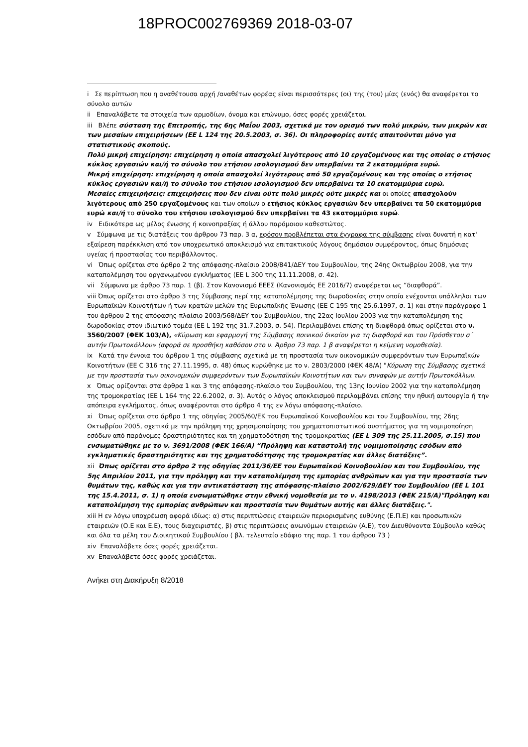18PROC002769369 2018-03-07
i Σε περίπτωση που η αναθέτουσα αρχή /αναθέτων φορέας είναι περισσότερες (οι) της (του) μίας (ενός) θα αναφέρεται το σύνολο αυτών
ii Επαναλάβετε τα στοιχεία των αρμοδίων, όνομα και επώνυμο, όσες φορές χρειάζεται.
iii Βλέπε σύσταση της Επιτροπής, της 6ης Μαΐου 2003, σχετικά με τον ορισμό των πολύ μικρών, των μικρών και των μεσαίων επιχειρήσεων (ΕΕ L 124 της 20.5.2003, σ. 36). Οι πληροφορίες αυτές απαιτούνται μόνο για στατιστικούς σκοπούς.
Πολύ μικρή επιχείρηση: επιχείρηση η οποία απασχολεί λιγότερους από 10 εργαζομένους και της οποίας ο ετήσιος κύκλος εργασιών και/ή το σύνολο του ετήσιου ισολογισμού δεν υπερβαίνει τα 2 εκατομμύρια ευρώ.
Μικρή επιχείρηση: επιχείρηση η οποία απασχολεί λιγότερους από 50 εργαζομένους και της οποίας ο ετήσιος κύκλος εργασιών και/ή το σύνολο του ετήσιου ισολογισμού δεν υπερβαίνει τα 10 εκατομμύρια ευρώ.
Μεσαίες επιχειρήσεις: επιχειρήσεις που δεν είναι ούτε πολύ μικρές ούτε μικρές και οι οποίες απασχολούν λιγότερους από 250 εργαζομένους και των οποίων ο ετήσιος κύκλος εργασιών δεν υπερβαίνει τα 50 εκατομμύρια ευρώ και/ή το σύνολο του ετήσιου ισολογισμού δεν υπερβαίνει τα 43 εκατομμύρια ευρώ.
iv Ειδικότερα ως μέλος ένωσης ή κοινοπραξίας ή άλλου παρόμοιου καθεστώτος.
v Σύμφωνα με τις διατάξεις του άρθρου 73 παρ. 3 α, εφόσον προβλέπεται στα έγγραφα της σύμβασης είναι δυνατή η κατ' εξαίρεση παρέκκλιση από τον υποχρεωτικό αποκλεισμό για επιτακτικούς λόγους δημόσιου συμφέροντος, όπως δημόσιας υγείας ή προστασίας του περιβάλλοντος.
vi Όπως ορίζεται στο άρθρο 2 της απόφασης-πλαίσιο 2008/841/ΔΕΥ του Συμβουλίου, της 24ης Οκτωβρίου 2008, για την καταπολέμηση του οργανωμένου εγκλήματος (ΕΕ L 300 της 11.11.2008, σ. 42).
vii Σύμφωνα με άρθρο 73 παρ. 1 (β). Στον Κανονισμό ΕΕΕΣ (Κανονισμός ΕΕ 2016/7) αναφέρεται ως “διαφθορά”.
viii Όπως ορίζεται στο άρθρο 3 της Σύμβασης περί της καταπολέμησης της δωροδοκίας στην οποία ενέχονται υπάλληλοι των Ευρωπαϊκών Κοινοτήτων ή των κρατών μελών της Ευρωπαϊκής Ένωσης (ΕΕ C 195 της 25.6.1997, σ. 1) και στην παράγραφο 1 του άρθρου 2 της απόφασης-πλαίσιο 2003/568/ΔΕΥ του Συμβουλίου, της 22ας Ιουλίου 2003 για την καταπολέμηση της δωροδοκίας στον ιδιωτικό τομέα (ΕΕ L 192 της 31.7.2003, σ. 54). Περιλαμβάνει επίσης τη διαφθορά όπως ορίζεται στο ν. 3560/2007 (ΦΕΚ 103/Α), «Κύρωση και εφαρμογή της Σύμβασης ποινικού δικαίου για τη διαφθορά και του Πρόσθετου σ΄ αυτήν Πρωτοκόλλου» (αφορά σε προσθήκη καθόσον στο ν. Άρθρο 73 παρ. 1 β αναφέρεται η κείμενη νομοθεσία).
ix Κατά την έννοια του άρθρου 1 της σύμβασης σχετικά με τη προστασία των οικονομικών συμφερόντων των Ευρωπαϊκών Κοινοτήτων (ΕΕ C 316 της 27.11.1995, σ. 48) όπως κυρώθηκε με το ν. 2803/2000 (ΦΕΚ 48/Α) "Κύρωση της Σύμβασης σχετικά με την προστασία των οικονομικών συμφερόντων των Ευρωπαϊκών Κοινοτήτων και των συναφών με αυτήν Πρωτοκόλλων.
x Όπως ορίζονται στα άρθρα 1 και 3 της απόφασης-πλαίσιο του Συμβουλίου, της 13ης Ιουνίου 2002 για την καταπολέμηση της τρομοκρατίας (ΕΕ L 164 της 22.6.2002, σ. 3). Αυτός ο λόγος αποκλεισμού περιλαμβάνει επίσης την ηθική αυτουργία ή την απόπειρα εγκλήματος, όπως αναφέρονται στο άρθρο 4 της εν λόγω απόφασης-πλαίσιο.
xi Όπως ορίζεται στο άρθρο 1 της οδηγίας 2005/60/ΕΚ του Ευρωπαϊκού Κοινοβουλίου και του Συμβουλίου, της 26ης Οκτωβρίου 2005, σχετικά με την πρόληψη της χρησιμοποίησης του χρηματοπιστωτικού συστήματος για τη νομιμοποίηση εσόδων από παράνομες δραστηριότητες και τη χρηματοδότηση της τρομοκρατίας (ΕΕ L 309 της 25.11.2005, σ.15) που ενσωματώθηκε με το ν. 3691/2008 (ΦΕΚ 166/Α) “Πρόληψη και καταστολή της νομιμοποίησης εσόδων από εγκληματικές δραστηριότητες και της χρηματοδότησης της τρομοκρατίας και άλλες διατάξεις”.
xii Όπως ορίζεται στο άρθρο 2 της οδηγίας 2011/36/ΕΕ του Ευρωπαϊκού Κοινοβουλίου και του Συμβουλίου, της 5ης Απριλίου 2011, για την πρόληψη και την καταπολέμηση της εμπορίας ανθρώπων και για την προστασία των θυμάτων της, καθώς και για την αντικατάσταση της απόφασης-πλαίσιο 2002/629/ΔΕΥ του Συμβουλίου (ΕΕ L 101 της 15.4.2011, σ. 1) η οποία ενσωματώθηκε στην εθνική νομοθεσία με το ν. 4198/2013 (ΦΕΚ 215/Α)"Πρόληψη και καταπολέμηση της εμπορίας ανθρώπων και προστασία των θυμάτων αυτής και άλλες διατάξεις.".
xiii Η εν λόγω υποχρέωση αφορά ιδίως: α) στις περιπτώσεις εταιρειών περιορισμένης ευθύνης (Ε.Π.Ε) και προσωπικών εταιρειών (Ο.Ε και Ε.Ε), τους διαχειριστές, β) στις περιπτώσεις ανωνύμων εταιρειών (Α.Ε), τον Διευθύνοντα Σύμβουλο καθώς και όλα τα μέλη του Διοικητικού Συμβουλίου ( βλ. τελευταίο εδάφιο της παρ. 1 του άρθρου 73 )
xiv Επαναλάβετε όσες φορές χρειάζεται.
xv Επαναλάβετε όσες φορές χρειάζεται.
Ανήκει στη Διακήρυξη 8/2018